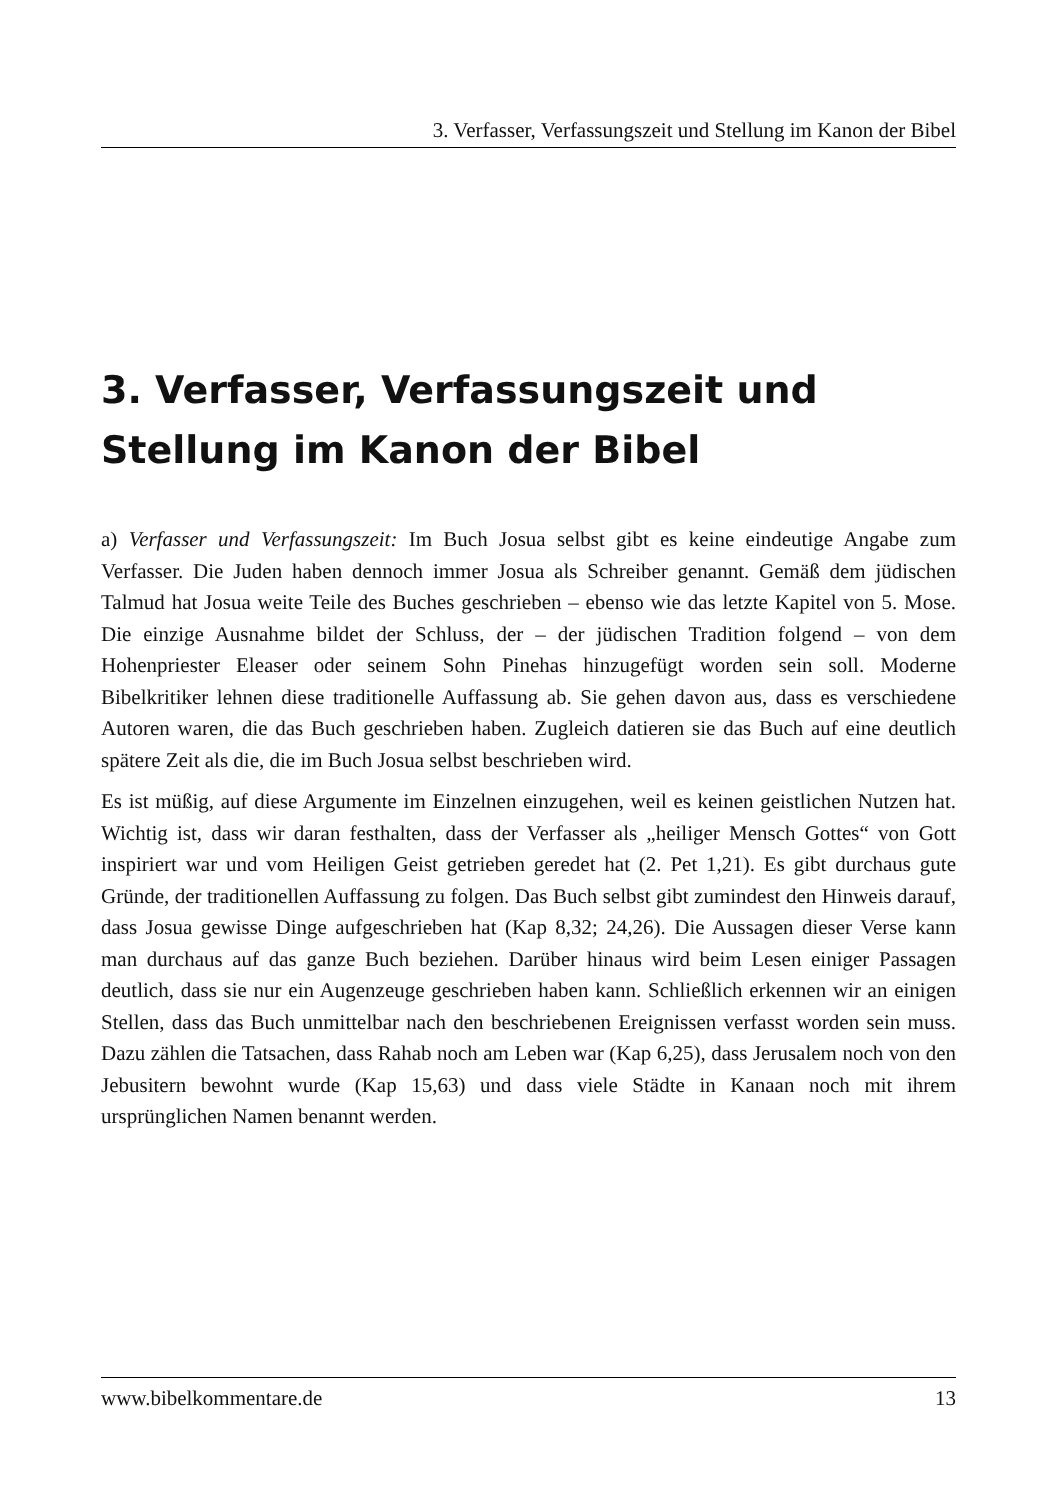3. Verfasser, Verfassungszeit und Stellung im Kanon der Bibel
3. Verfasser, Verfassungszeit und Stellung im Kanon der Bibel
a) Verfasser und Verfassungszeit: Im Buch Josua selbst gibt es keine eindeutige Angabe zum Verfasser. Die Juden haben dennoch immer Josua als Schreiber genannt. Gemäß dem jüdischen Talmud hat Josua weite Teile des Buches geschrieben – ebenso wie das letzte Kapitel von 5. Mose. Die einzige Ausnahme bildet der Schluss, der – der jüdischen Tradition folgend – von dem Hohenpriester Eleaser oder seinem Sohn Pinehas hinzugefügt worden sein soll. Moderne Bibelkritiker lehnen diese traditionelle Auffassung ab. Sie gehen davon aus, dass es verschiedene Autoren waren, die das Buch geschrieben haben. Zugleich datieren sie das Buch auf eine deutlich spätere Zeit als die, die im Buch Josua selbst beschrieben wird.
Es ist müßig, auf diese Argumente im Einzelnen einzugehen, weil es keinen geistlichen Nutzen hat. Wichtig ist, dass wir daran festhalten, dass der Verfasser als „heiliger Mensch Gottes“ von Gott inspiriert war und vom Heiligen Geist getrieben geredet hat (2. Pet 1,21). Es gibt durchaus gute Gründe, der traditionellen Auffassung zu folgen. Das Buch selbst gibt zumindest den Hinweis darauf, dass Josua gewisse Dinge aufgeschrieben hat (Kap 8,32; 24,26). Die Aussagen dieser Verse kann man durchaus auf das ganze Buch beziehen. Darüber hinaus wird beim Lesen einiger Passagen deutlich, dass sie nur ein Augenzeuge geschrieben haben kann. Schließlich erkennen wir an einigen Stellen, dass das Buch unmittelbar nach den beschriebenen Ereignissen verfasst worden sein muss. Dazu zählen die Tatsachen, dass Rahab noch am Leben war (Kap 6,25), dass Jerusalem noch von den Jebusitern bewohnt wurde (Kap 15,63) und dass viele Städte in Kanaan noch mit ihrem ursprünglichen Namen benannt werden.
www.bibelkommentare.de 13